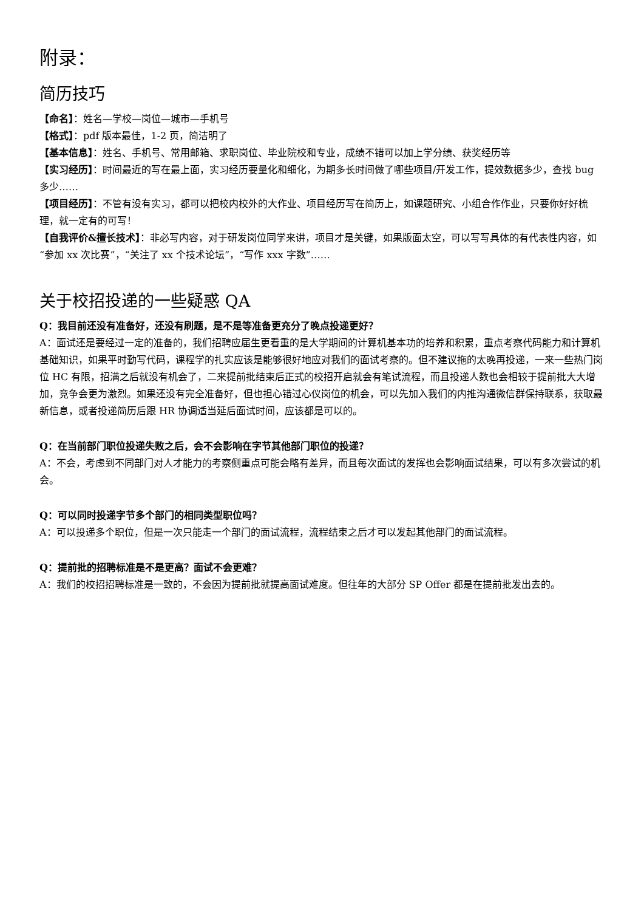附录：
简历技巧
【命名】：姓名—学校—岗位—城市—手机号
【格式】：pdf 版本最佳，1-2 页，简洁明了
【基本信息】：姓名、手机号、常用邮箱、求职岗位、毕业院校和专业，成绩不错可以加上学分绩、获奖经历等
【实习经历】：时间最近的写在最上面，实习经历要量化和细化，为期多长时间做了哪些项目/开发工作，提效数据多少，查找 bug 多少……
【项目经历】：不管有没有实习，都可以把校内校外的大作业、项目经历写在简历上，如课题研究、小组合作作业，只要你好好梳理，就一定有的可写！
【自我评价&擅长技术】：非必写内容，对于研发岗位同学来讲，项目才是关键，如果版面太空，可以写写具体的有代表性内容，如“参加 xx 次比赛”，“关注了 xx 个技术论坛”，“写作 xxx 字数”……
关于校招投递的一些疑惑 QA
Q：我目前还没有准备好，还没有刷题，是不是等准备更充分了晚点投递更好？
A：面试还是要经过一定的准备的，我们招聘应届生更看重的是大学期间的计算机基本功的培养和积累，重点考察代码能力和计算机基础知识，如果平时勤写代码，课程学的扎实应该是能够很好地应对我们的面试考察的。但不建议拖的太晚再投递，一来一些热门岗位 HC 有限，招满之后就没有机会了，二来提前批结束后正式的校招开启就会有笔试流程，而且投递人数也会相较于提前批大大增加，竞争会更为激烈。如果还没有完全准备好，但也担心错过心仪岗位的机会，可以先加入我们的内推沟通微信群保持联系，获取最新信息，或者投递简历后跟 HR 协调适当延后面试时间，应该都是可以的。
Q：在当前部门职位投递失败之后，会不会影响在字节其他部门职位的投递？
A：不会，考虑到不同部门对人才能力的考察侧重点可能会略有差异，而且每次面试的发挥也会影响面试结果，可以有多次尝试的机会。
Q：可以同时投递字节多个部门的相同类型职位吗？
A：可以投递多个职位，但是一次只能走一个部门的面试流程，流程结束之后才可以发起其他部门的面试流程。
Q：提前批的招聘标准是不是更高？面试不会更难？
A：我们的校招招聘标准是一致的，不会因为提前批就提高面试难度。但往年的大部分 SP Offer 都是在提前批发出去的。